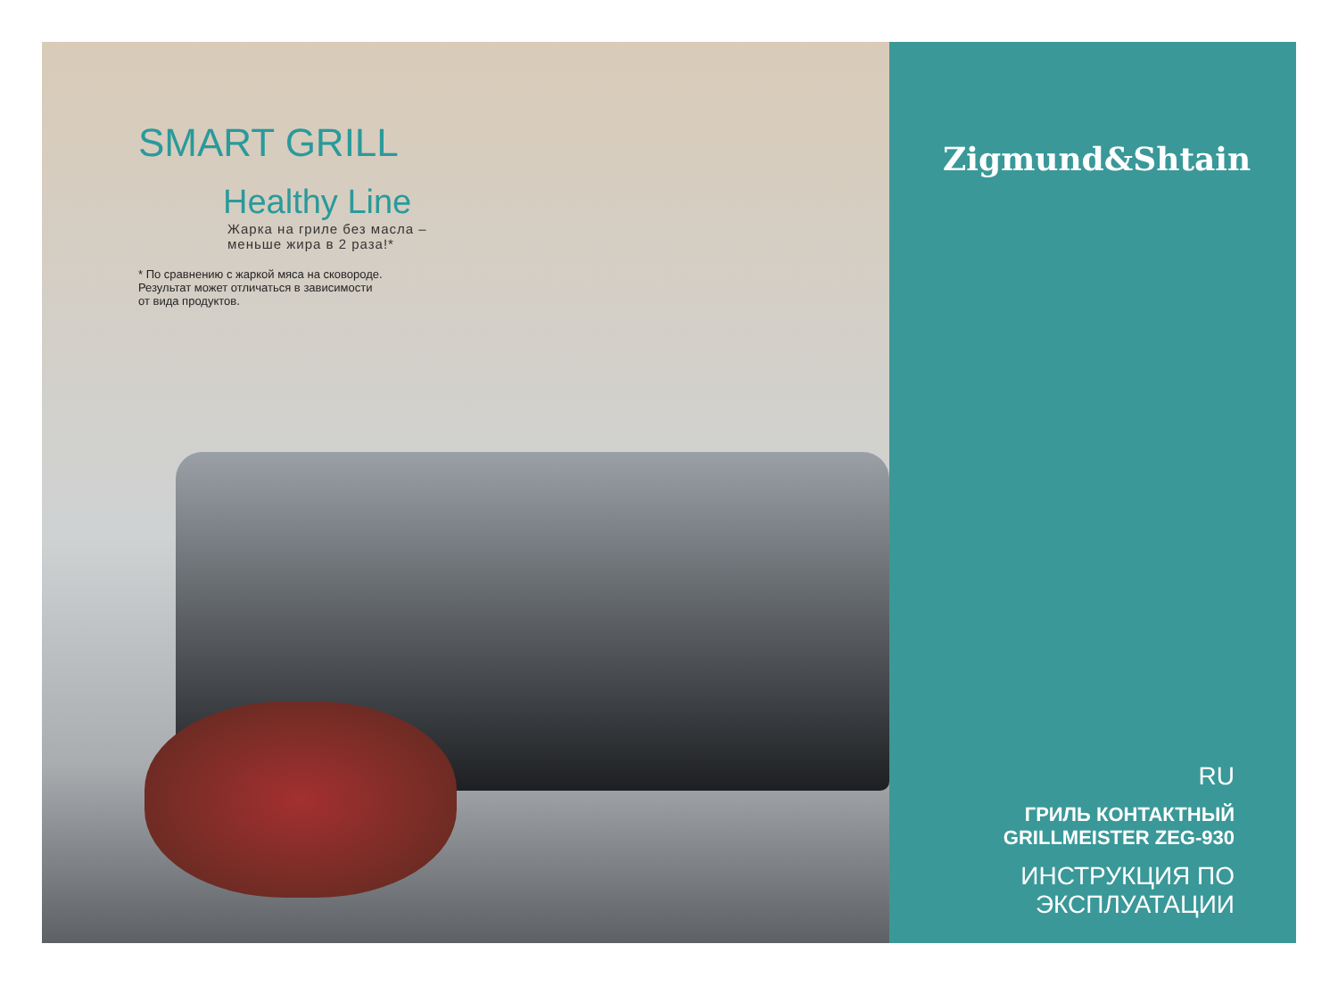SMART GRILL
Healthy Line
Жарка на гриле без масла –
меньше жира в 2 раза!*
* По сравнению с жаркой мяса на сковороде.
Результат может отличаться в зависимости
от вида продуктов.
Zigmund&Shtain
RU
ГРИЛЬ КОНТАКТНЫЙ
GRILLMEISTER ZEG-930
ИНСТРУКЦИЯ ПО
ЭКСПЛУАТАЦИИ